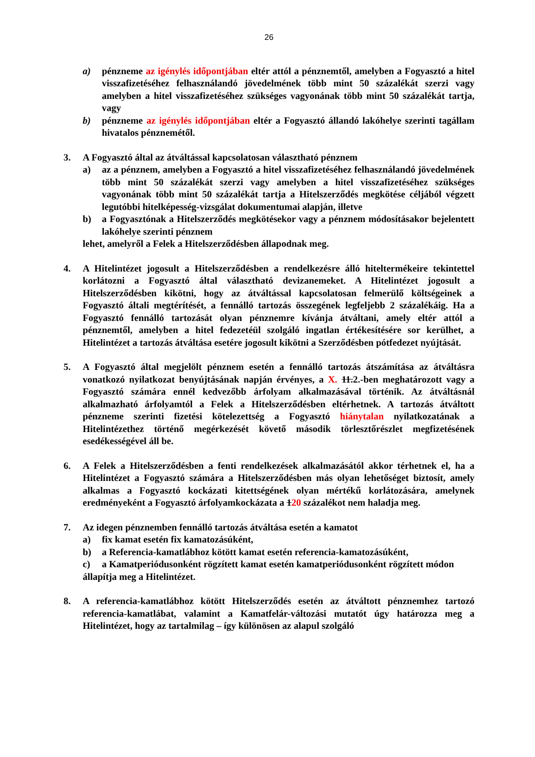26
a) pénzneme az igénylés időpontjában eltér attól a pénznemtől, amelyben a Fogyasztó a hitel visszafizetéséhez felhasználandó jövedelmének több mint 50 százalékát szerzi vagy amelyben a hitel visszafizetéséhez szükséges vagyonának több mint 50 százalékát tartja, vagy
b) pénzneme az igénylés időpontjában eltér a Fogyasztó állandó lakóhelye szerinti tagállam hivatalos pénznemétől.
3. A Fogyasztó által az átváltással kapcsolatosan választható pénznem
a) az a pénznem, amelyben a Fogyasztó a hitel visszafizetéséhez felhasználandó jövedelmének több mint 50 százalékát szerzi vagy amelyben a hitel visszafizetéséhez szükséges vagyonának több mint 50 százalékát tartja a Hitelszerződés megkötése céljából végzett legutóbbi hitelképesség-vizsgálat dokumentumai alapján, illetve
b) a Fogyasztónak a Hitelszerződés megkötésekor vagy a pénznem módosításakor bejelentett lakóhelye szerinti pénznem
lehet, amelyről a Felek a Hitelszerződésben állapodnak meg.
4. A Hitelintézet jogosult a Hitelszerződésben a rendelkezésre álló hiteltermékeire tekintettel korlátozni a Fogyasztó által választható devizanemeket. A Hitelintézet jogosult a Hitelszerződésben kikötni, hogy az átváltással kapcsolatosan felmerülő költségeinek a Fogyasztó általi megtérítését, a fennálló tartozás összegének legfeljebb 2 százalékáig. Ha a Fogyasztó fennálló tartozását olyan pénznemre kívánja átváltani, amely eltér attól a pénznemtől, amelyben a hitel fedezetéül szolgáló ingatlan értékesítésére sor kerülhet, a Hitelintézet a tartozás átváltása esetére jogosult kikötni a Szerződésben pótfedezet nyújtását.
5. A Fogyasztó által megjelölt pénznem esetén a fennálló tartozás átszámítása az átváltásra vonatkozó nyilatkozat benyújtásának napján érvényes, a X. 11.2.-ben meghatározott vagy a Fogyasztó számára ennél kedvezőbb árfolyam alkalmazásával történik. Az átváltásnál alkalmazható árfolyamtól a Felek a Hitelszerződésben eltérhetnek. A tartozás átváltott pénzneme szerinti fizetési kötelezettség a Fogyasztó hiánytalan nyilatkozatának a Hitelintézethez történő megérkezését követő második törlesztőrészlet megfizetésének esedékességével áll be.
6. A Felek a Hitelszerződésben a fenti rendelkezések alkalmazásától akkor térhetnek el, ha a Hitelintézet a Fogyasztó számára a Hitelszerződésben más olyan lehetőséget biztosít, amely alkalmas a Fogyasztó kockázati kitettségének olyan mértékű korlátozására, amelynek eredményeként a Fogyasztó árfolyamkockázata a 120 százalékot nem haladja meg.
7. Az idegen pénznemben fennálló tartozás átváltása esetén a kamatot
a) fix kamat esetén fix kamatozásúként,
b) a Referencia-kamatlábhoz kötött kamat esetén referencia-kamatozásúként,
c) a Kamatperiódusonként rögzített kamat esetén kamatperiódusonként rögzített módon
állapítja meg a Hitelintézet.
8. A referencia-kamatlábhoz kötött Hitelszerződés esetén az átváltott pénznemhez tartozó referencia-kamatlábat, valamint a Kamatfelár-változási mutatót úgy határozza meg a Hitelintézet, hogy az tartalmilag – így különösen az alapul szolgáló